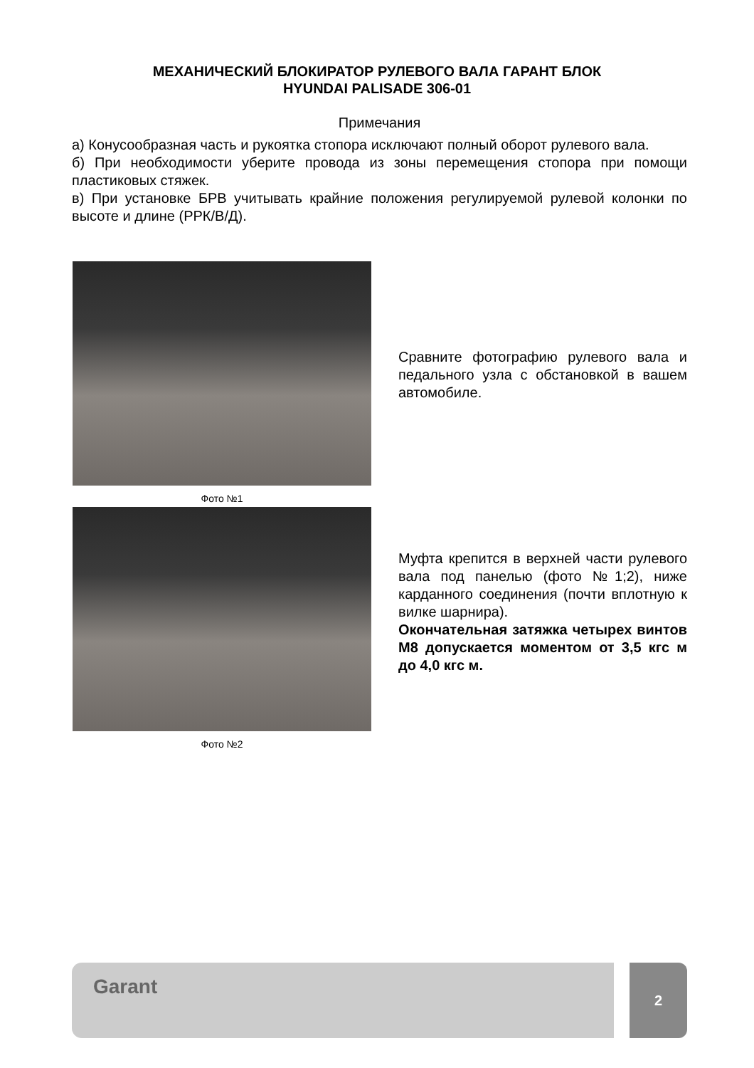МЕХАНИЧЕСКИЙ БЛОКИРАТОР РУЛЕВОГО ВАЛА ГАРАНТ БЛОК
HYUNDAI PALISADE 306-01
Примечания
а) Конусообразная часть и рукоятка стопора исключают полный оборот рулевого вала.
б) При необходимости уберите провода из зоны перемещения стопора при помощи пластиковых стяжек.
в) При установке БРВ учитывать крайние положения регулируемой рулевой колонки по высоте и длине (РРК/В/Д).
Фото №1
Сравните фотографию рулевого вала и педального узла с обстановкой в вашем автомобиле.
Фото №2
Муфта крепится в верхней части рулевого вала под панелью (фото №1;2), ниже карданного соединения (почти вплотную к вилке шарнира).
Окончательная затяжка четырех винтов М8 допускается моментом от 3,5 кгс м до 4,0 кгс м.
Garant 2